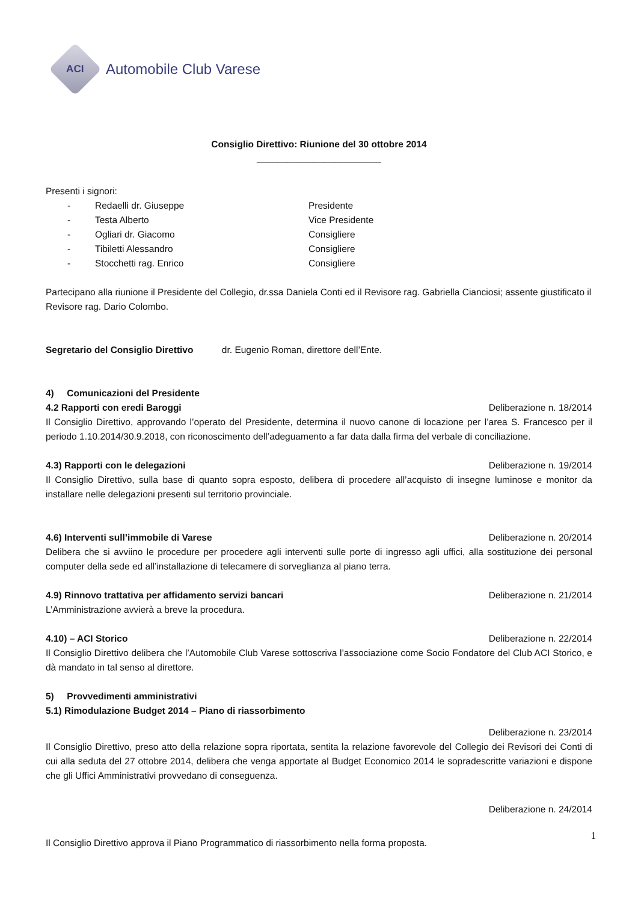ACI
Automobile Club Varese
Consiglio Direttivo: Riunione del 30 ottobre 2014
________________________
Presenti i signori:
- Redaelli dr. Giuseppe Presidente
- Testa Alberto Vice Presidente
- Ogliari dr. Giacomo Consigliere
- Tibiletti Alessandro Consigliere
- Stocchetti rag. Enrico Consigliere
Partecipano alla riunione il Presidente del Collegio, dr.ssa Daniela Conti ed il Revisore rag. Gabriella Cianciosi; assente giustificato il Revisore rag. Dario Colombo.
Segretario del Consiglio Direttivo dr. Eugenio Roman, direttore dell’Ente.
4) Comunicazioni del Presidente
4.2 Rapporti con eredi Baroggi Deliberazione n. 18/2014
Il Consiglio Direttivo, approvando l’operato del Presidente, determina il nuovo canone di locazione per l’area S. Francesco per il periodo 1.10.2014/30.9.2018, con riconoscimento dell’adeguamento a far data dalla firma del verbale di conciliazione.
4.3) Rapporti con le delegazioni Deliberazione n. 19/2014
Il Consiglio Direttivo, sulla base di quanto sopra esposto, delibera di procedere all’acquisto di insegne luminose e monitor da installare nelle delegazioni presenti sul territorio provinciale.
4.6) Interventi sull’immobile di Varese Deliberazione n. 20/2014
Delibera che si avviino le procedure per procedere agli interventi sulle porte di ingresso agli uffici, alla sostituzione dei personal computer della sede ed all’installazione di telecamere di sorveglianza al piano terra.
4.9) Rinnovo trattativa per affidamento servizi bancari Deliberazione n. 21/2014
L’Amministrazione avvierà a breve la procedura.
4.10) – ACI Storico Deliberazione n. 22/2014
Il Consiglio Direttivo delibera che l’Automobile Club Varese sottoscriva l’associazione come Socio Fondatore del Club ACI Storico, e dà mandato in tal senso al direttore.
5) Provvedimenti amministrativi
5.1) Rimodulazione Budget 2014 – Piano di riassorbimento
Deliberazione n. 23/2014
Il Consiglio Direttivo, preso atto della relazione sopra riportata, sentita la relazione favorevole del Collegio dei Revisori dei Conti di cui alla seduta del 27 ottobre 2014, delibera che venga apportate al Budget Economico 2014 le sopradescritte variazioni e dispone che gli Uffici Amministrativi provvedano di conseguenza.
Deliberazione n. 24/2014
Il Consiglio Direttivo approva il Piano Programmatico di riassorbimento nella forma proposta.
1